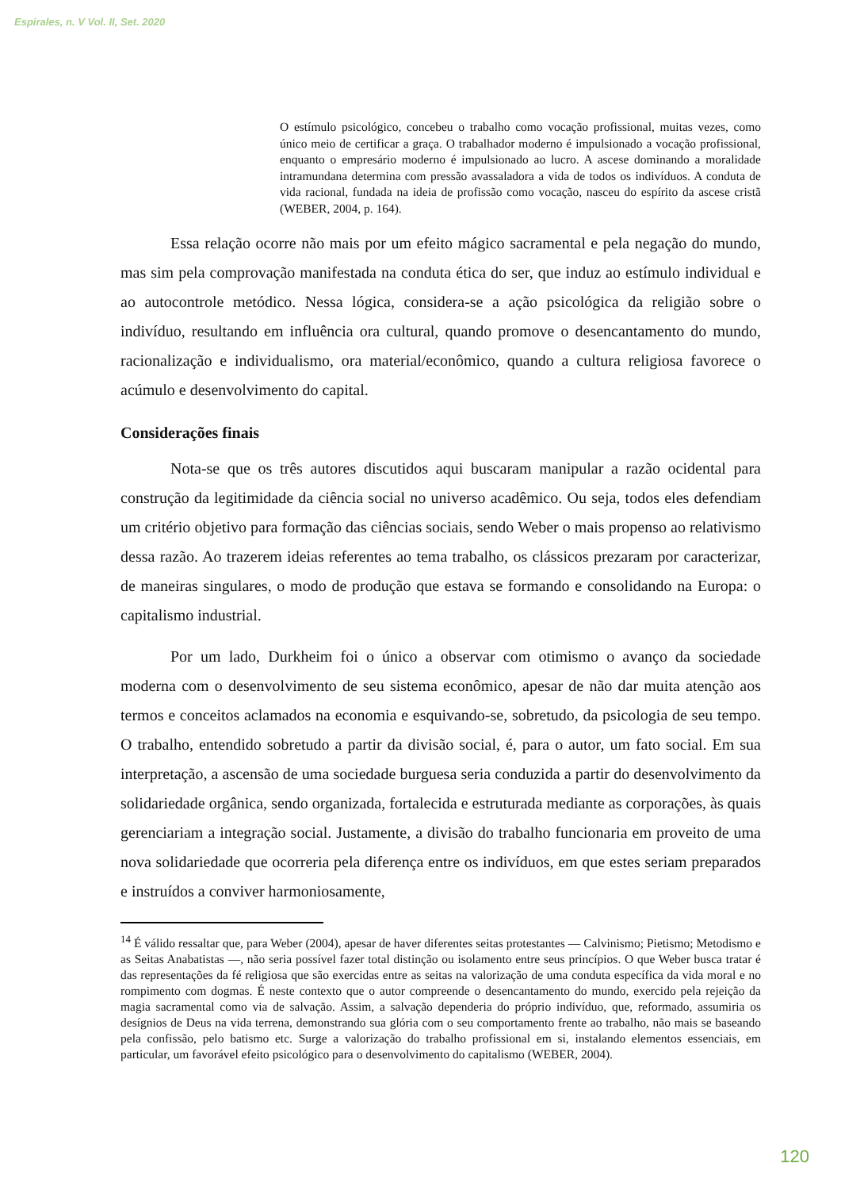Espirales, n. V Vol. II, Set. 2020
O estímulo psicológico, concebeu o trabalho como vocação profissional, muitas vezes, como único meio de certificar a graça. O trabalhador moderno é impulsionado a vocação profissional, enquanto o empresário moderno é impulsionado ao lucro. A ascese dominando a moralidade intramundana determina com pressão avassaladora a vida de todos os indivíduos. A conduta de vida racional, fundada na ideia de profissão como vocação, nasceu do espírito da ascese cristã (WEBER, 2004, p. 164).
Essa relação ocorre não mais por um efeito mágico sacramental e pela negação do mundo, mas sim pela comprovação manifestada na conduta ética do ser, que induz ao estímulo individual e ao autocontrole metódico. Nessa lógica, considera-se a ação psicológica da religião sobre o indivíduo, resultando em influência ora cultural, quando promove o desencantamento do mundo, racionalização e individualismo, ora material/econômico, quando a cultura religiosa favorece o acúmulo e desenvolvimento do capital.
Considerações finais
Nota-se que os três autores discutidos aqui buscaram manipular a razão ocidental para construção da legitimidade da ciência social no universo acadêmico. Ou seja, todos eles defendiam um critério objetivo para formação das ciências sociais, sendo Weber o mais propenso ao relativismo dessa razão. Ao trazerem ideias referentes ao tema trabalho, os clássicos prezaram por caracterizar, de maneiras singulares, o modo de produção que estava se formando e consolidando na Europa: o capitalismo industrial.
Por um lado, Durkheim foi o único a observar com otimismo o avanço da sociedade moderna com o desenvolvimento de seu sistema econômico, apesar de não dar muita atenção aos termos e conceitos aclamados na economia e esquivando-se, sobretudo, da psicologia de seu tempo. O trabalho, entendido sobretudo a partir da divisão social, é, para o autor, um fato social. Em sua interpretação, a ascensão de uma sociedade burguesa seria conduzida a partir do desenvolvimento da solidariedade orgânica, sendo organizada, fortalecida e estruturada mediante as corporações, às quais gerenciariam a integração social. Justamente, a divisão do trabalho funcionaria em proveito de uma nova solidariedade que ocorreria pela diferença entre os indivíduos, em que estes seriam preparados e instruídos a conviver harmoniosamente,
<sup>14</sup> É válido ressaltar que, para Weber (2004), apesar de haver diferentes seitas protestantes — Calvinismo; Pietismo; Metodismo e as Seitas Anabatistas —, não seria possível fazer total distinção ou isolamento entre seus princípios. O que Weber busca tratar é das representações da fé religiosa que são exercidas entre as seitas na valorização de uma conduta específica da vida moral e no rompimento com dogmas. É neste contexto que o autor compreende o desencantamento do mundo, exercido pela rejeição da magia sacramental como via de salvação. Assim, a salvação dependeria do próprio indivíduo, que, reformado, assumiria os desígnios de Deus na vida terrena, demonstrando sua glória com o seu comportamento frente ao trabalho, não mais se baseando pela confissão, pelo batismo etc. Surge a valorização do trabalho profissional em si, instalando elementos essenciais, em particular, um favorável efeito psicológico para o desenvolvimento do capitalismo (WEBER, 2004).
120